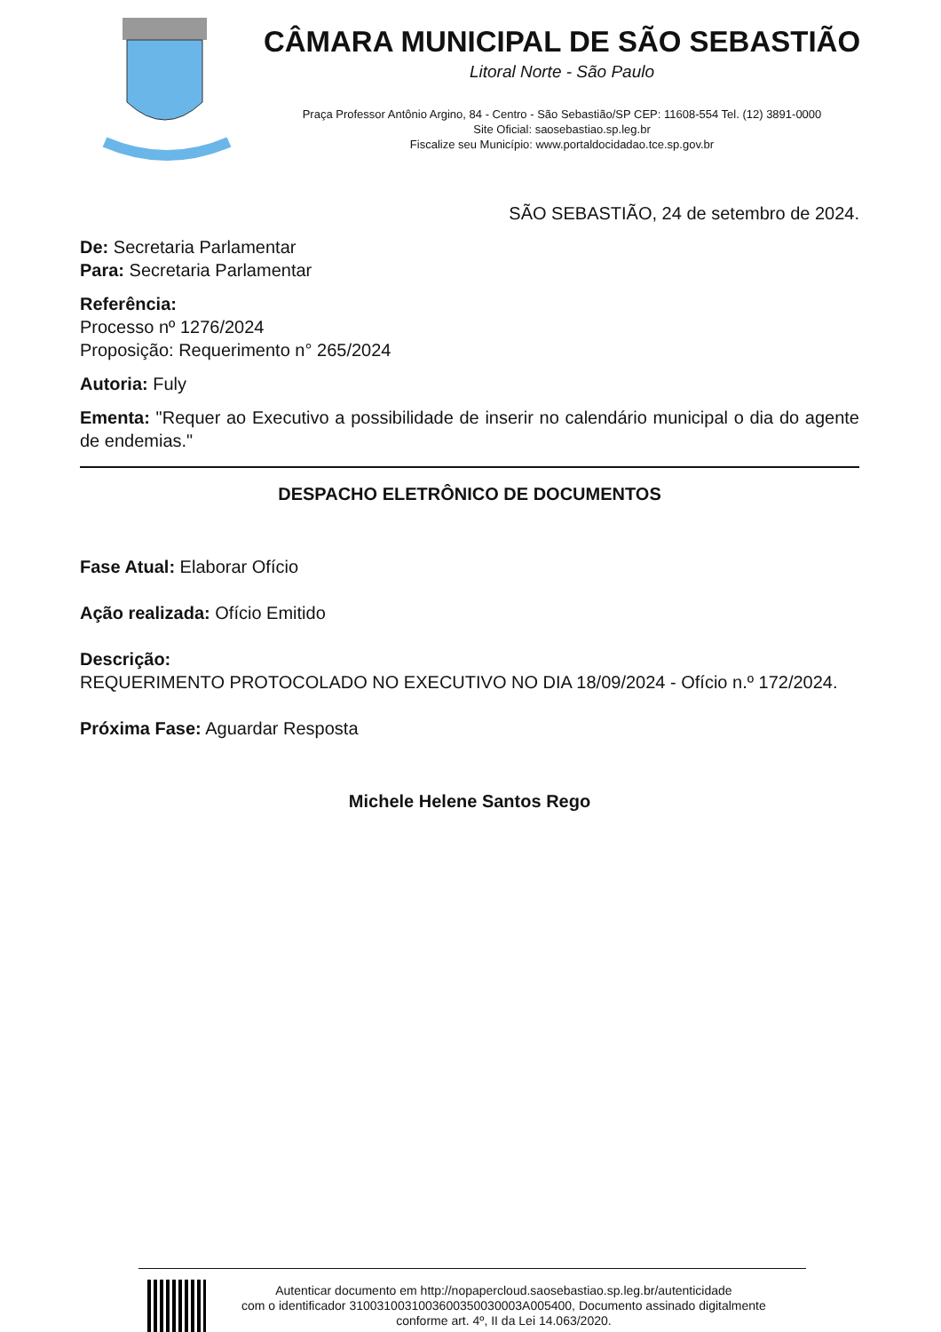CÂMARA MUNICIPAL DE SÃO SEBASTIÃO
Litoral Norte - São Paulo
Praça Professor Antônio Argino, 84 - Centro - São Sebastião/SP CEP: 11608-554 Tel. (12) 3891-0000
Site Oficial: saosebastiao.sp.leg.br
Fiscalize seu Município: www.portaldocidadao.tce.sp.gov.br
SÃO SEBASTIÃO, 24 de setembro de 2024.
De: Secretaria Parlamentar
Para: Secretaria Parlamentar
Referência:
Processo nº 1276/2024
Proposição: Requerimento n° 265/2024
Autoria: Fuly
Ementa: "Requer ao Executivo a possibilidade de inserir no calendário municipal o dia do agente de endemias."
DESPACHO ELETRÔNICO DE DOCUMENTOS
Fase Atual: Elaborar Ofício
Ação realizada: Ofício Emitido
Descrição:
REQUERIMENTO PROTOCOLADO NO EXECUTIVO NO DIA 18/09/2024 - Ofício n.º 172/2024.
Próxima Fase: Aguardar Resposta
Michele Helene Santos Rego
Autenticar documento em http://nopapercloud.saosebastiao.sp.leg.br/autenticidade
com o identificador 3100310031003600350030003A005400, Documento assinado digitalmente
conforme art. 4º, II da Lei 14.063/2020.